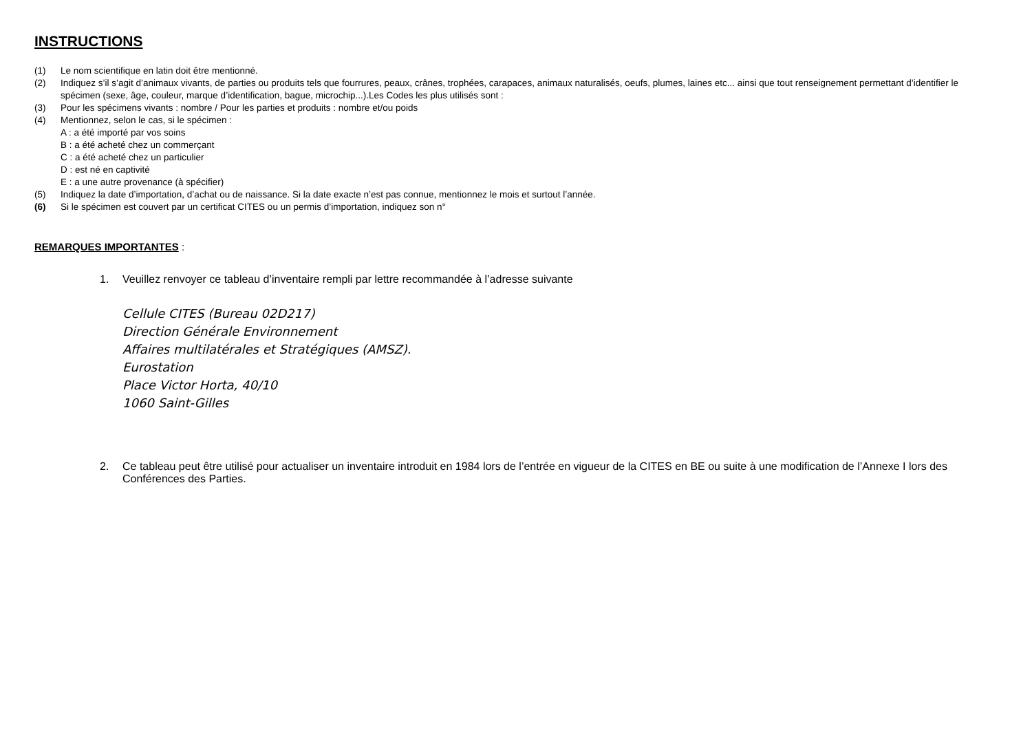INSTRUCTIONS
(1) Le nom scientifique en latin doit être mentionné.
(2) Indiquez s’il s’agit d’animaux vivants, de parties ou produits tels que fourrures, peaux, crânes, trophées, carapaces, animaux naturalisés, oeufs, plumes, laines etc... ainsi que tout renseignement permettant d’identifier le spécimen (sexe, âge, couleur, marque d’identification, bague, microchip...).Les Codes les plus utilisés sont :
(3) Pour les spécimens vivants : nombre / Pour les parties et produits : nombre et/ou poids
(4) Mentionnez, selon le cas, si le spécimen :
A : a été importé par vos soins
B : a été acheté chez un commerçant
C : a été acheté chez un particulier
D : est né en captivité
E : a une autre provenance (à spécifier)
(5) Indiquez la date d’importation, d’achat ou de naissance. Si la date exacte n’est pas connue, mentionnez le mois et surtout l’année.
(6) Si le spécimen est couvert par un certificat CITES ou un permis d’importation, indiquez son n°
REMARQUES IMPORTANTES :
1. Veuillez renvoyer ce tableau d’inventaire rempli par lettre recommandée à l’adresse suivante
Cellule CITES (Bureau 02D217)
Direction Générale Environnement
Affaires multilatérales et Stratégiques (AMSZ).
Eurostation
Place Victor Horta, 40/10
1060 Saint-Gilles
2. Ce tableau peut être utilisé pour actualiser un inventaire introduit en 1984 lors de l’entrée en vigueur de la CITES en BE ou suite à une modification de l’Annexe I lors des Conférences des Parties.